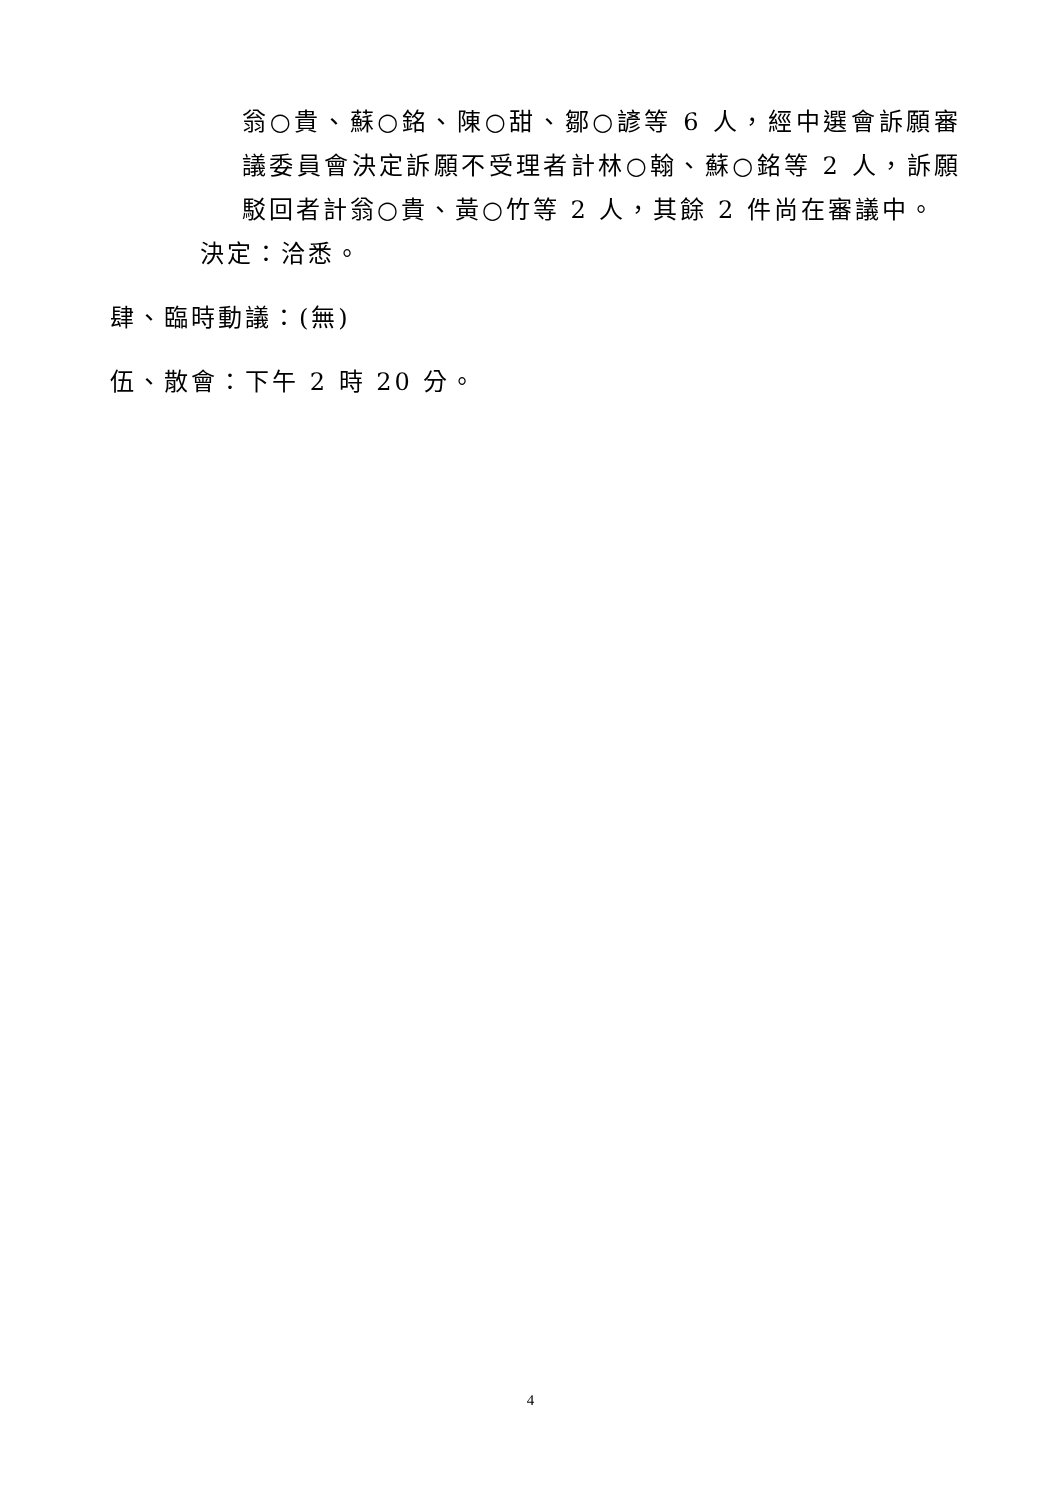翁○貴、蘇○銘、陳○甜、鄒○諺等 6 人，經中選會訴願審議委員會決定訴願不受理者計林○翰、蘇○銘等 2 人，訴願駁回者計翁○貴、黃○竹等 2 人，其餘 2 件尚在審議中。
決定：洽悉。
肆、臨時動議：(無)
伍、散會：下午 2 時 20 分。
4